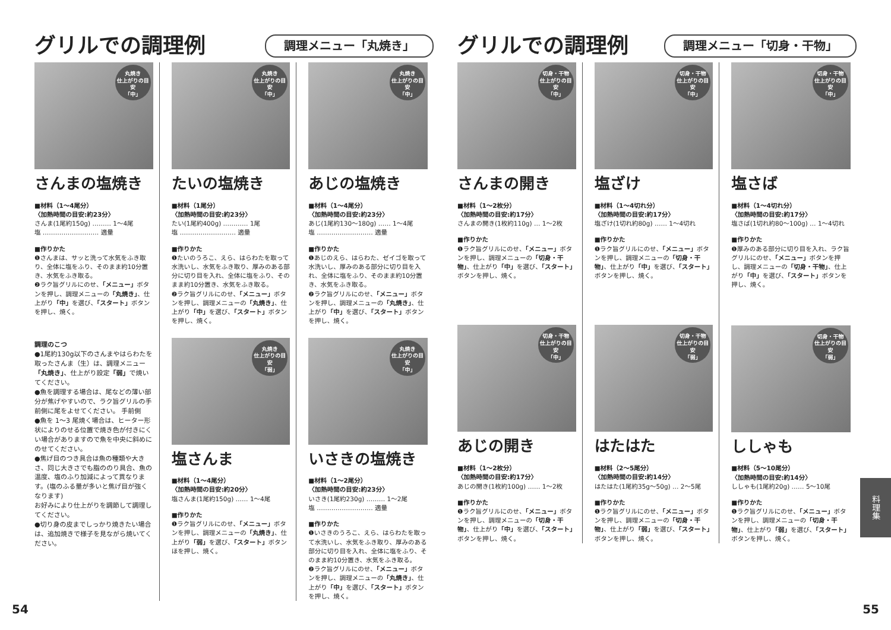グリルでの調理例
調理メニュー「丸焼き」
丸焼き
仕上がりの目安
「中」
さんまの塩焼き
■材料（1～4尾分）
〈加熱時間の目安:約23分〉
さんま(1尾約150g) ……… 1～4尾
塩 ……………………… 適量
■作りかた
❶さんまは、サッと洗って水気をふき取り、全体に塩をふり、そのまま約10分置き、水気をふき取る。
❷ラク旨グリルにのせ、「メニュー」ボタンを押し、調理メニューの「丸焼き」、仕上がり「中」を選び、「スタート」ボタンを押し、焼く。
調理のこつ
●1尾約130g以下のさんまやはらわたを取ったさんま（生）は、調理メニュー「丸焼き」、仕上がり設定「弱」で焼いてください。
●魚を調理する場合は、尾などの薄い部分が焦げやすいので、ラク旨グリルの手前側に尾をよせてください。 手前側
●魚を 1～3 尾焼く場合は、ヒーター形状によりのせる位置で焼き色が付きにくい場合がありますので魚を中央に斜めにのせてください。
●焦げ目のつき具合は魚の種類や大きさ、同じ大きさでも脂ののり具合、魚の温度、塩のふり加減によって異なります。(塩のふる量が多いと焦げ目が強くなります)
お好みにより仕上がりを調節して調理してください。
●切り身の皮までしっかり焼きたい場合は、追加焼きで様子を見ながら焼いてください。
丸焼き
仕上がりの目安
「中」
たいの塩焼き
■材料（1尾分）
〈加熱時間の目安:約23分〉
たい(1尾約400g) ………… 1尾
塩 ……………………… 適量
■作りかた
❶たいのうろこ、えら、はらわたを取って水洗いし、水気をふき取り、厚みのある部分に切り目を入れ、全体に塩をふり、そのまま約10分置き、水気をふき取る。
❷ラク旨グリルにのせ、「メニュー」ボタンを押し、調理メニューの「丸焼き」、仕上がり「中」を選び、「スタート」ボタンを押し、焼く。
丸焼き
仕上がりの目安
「弱」
塩さんま
■材料（1～4尾分）
〈加熱時間の目安:約20分〉
塩さんま(1尾約150g) …… 1～4尾
■作りかた
❶ラク旨グリルにのせ、「メニュー」ボタンを押し、調理メニューの「丸焼き」、仕上がり「弱」を選び、「スタート」ボタンほを押し、焼く。
丸焼き
仕上がりの目安
「中」
あじの塩焼き
■材料（1～4尾分）
〈加熱時間の目安:約23分〉
あじ(1尾約130～180g) …… 1～4尾
塩 ……………………… 適量
■作りかた
❶あじのえら、はらわた、ゼイゴを取って水洗いし、厚みのある部分に切り目を入れ、全体に塩をふり、そのまま約10分置き、水気をふき取る。
❷ラク旨グリルにのせ、「メニュー」ボタンを押し、調理メニューの「丸焼き」、仕上がり「中」を選び、「スタート」ボタンを押し、焼く。
丸焼き
仕上がりの目安
「中」
いさきの塩焼き
■材料（1～2尾分）
〈加熱時間の目安:約23分〉
いさき(1尾約230g) ……… 1～2尾
塩 ……………………… 適量
■作りかた
❶いさきのうろこ、えら、はらわたを取って水洗いし、水気をふき取り、厚みのある部分に切り目を入れ、全体に塩をふり、そのまま約10分置き、水気をふき取る。
❷ラク旨グリルにのせ、「メニュー」ボタンを押し、調理メニューの「丸焼き」、仕上がり「中」を選び、「スタート」ボタンを押し、焼く。
グリルでの調理例
調理メニュー「切身・干物」
切身・干物
仕上がりの目安
「中」
さんまの開き
■材料（1～2枚分）
〈加熱時間の目安:約17分〉
さんまの開き(1枚約110g) … 1～2枚
■作りかた
❶ラク旨グリルにのせ、「メニュー」ボタンを押し、調理メニューの「切身・干物」、仕上がり「中」を選び、「スタート」ボタンを押し、焼く。
切身・干物
仕上がりの目安
「中」
あじの開き
■材料（1～2枚分）
〈加熱時間の目安:約17分〉
あじの開き(1枚約100g) …… 1～2枚
■作りかた
❶ラク旨グリルにのせ、「メニュー」ボタンを押し、調理メニューの「切身・干物」、仕上がり「中」を選び、「スタート」ボタンを押し、焼く。
切身・干物
仕上がりの目安
「中」
塩ざけ
■材料（1～4切れ分）
〈加熱時間の目安:約17分〉
塩ざけ(1切れ約80g) …… 1～4切れ
■作りかた
❶ラク旨グリルにのせ、「メニュー」ボタンを押し、調理メニューの「切身・干物」、仕上がり「中」を選び、「スタート」ボタンを押し、焼く。
切身・干物
仕上がりの目安
「弱」
はたはた
■材料（2～5尾分）
〈加熱時間の目安:約14分〉
はたはた(1尾約35g～50g) … 2～5尾
■作りかた
❶ラク旨グリルにのせ、「メニュー」ボタンを押し、調理メニューの「切身・干物」、仕上がり「弱」を選び、「スタート」ボタンを押し、焼く。
切身・干物
仕上がりの目安
「中」
塩さば
■材料（1～4切れ分）
〈加熱時間の目安:約17分〉
塩さば(1切れ約80～100g) … 1～4切れ
■作りかた
❶厚みのある部分に切り目を入れ、ラク旨グリルにのせ、「メニュー」ボタンを押し、調理メニューの「切身・干物」、仕上がり「中」を選び、「スタート」ボタンを押し、焼く。
切身・干物
仕上がりの目安
「弱」
ししゃも
■材料（5～10尾分）
〈加熱時間の目安:約14分〉
ししゃも(1尾約20g) …… 5～10尾
■作りかた
❶ラク旨グリルにのせ、「メニュー」ボタンを押し、調理メニューの「切身・干物」、仕上がり「弱」を選び、「スタート」ボタンを押し、焼く。
料理集
54 55